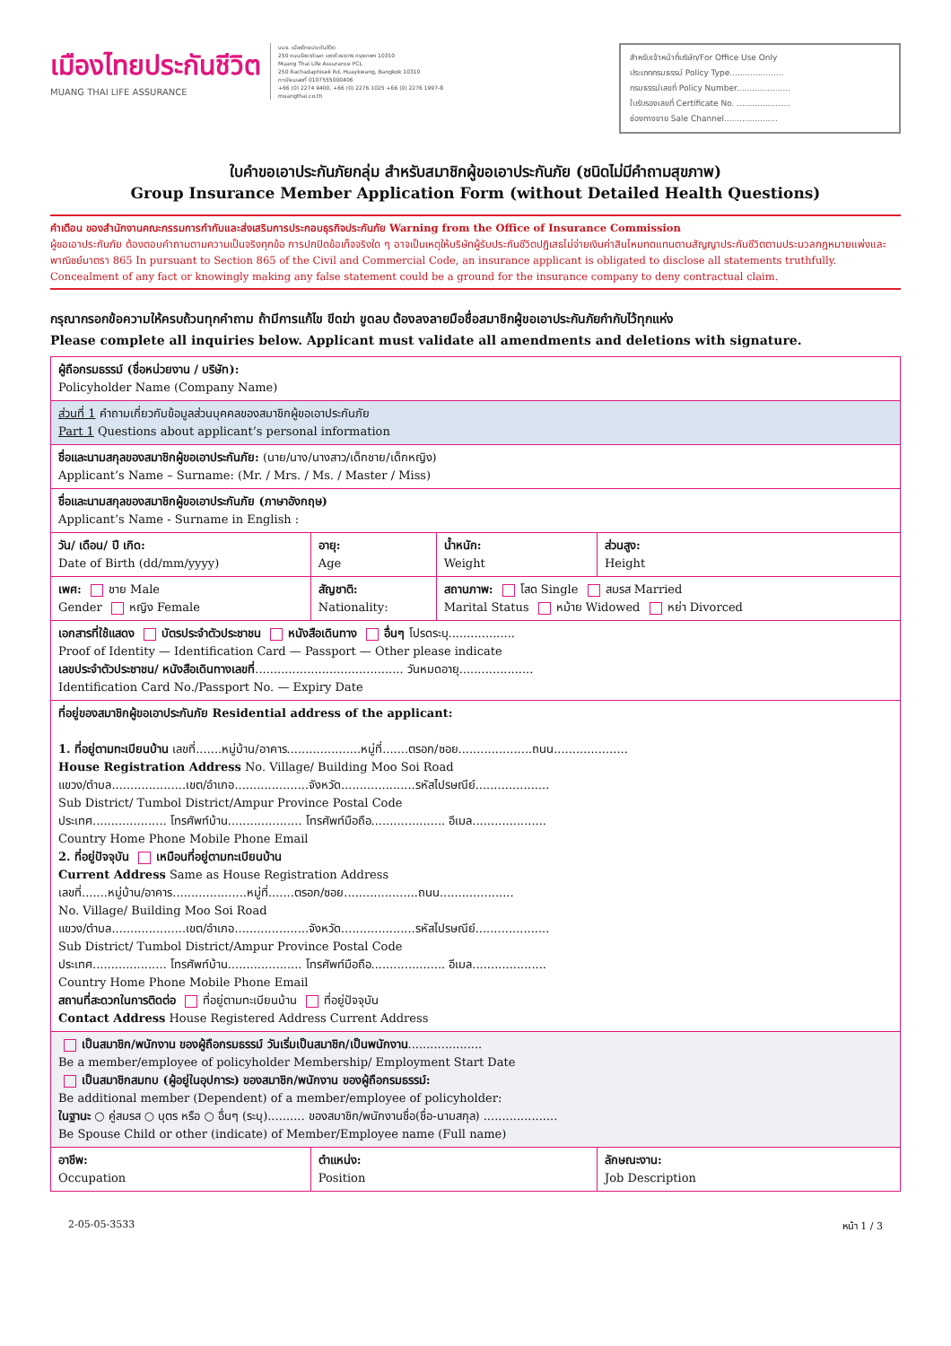เมืองไทยประกันชีวิต
MUANG THAI LIFE ASSURANCE
บมจ. เมืองไทยประกันชีวิต
250 ถนนรัชดาภิเษก เขตห้วยขวาง กรุงเทพฯ 10310
Muang Thai Life Assurance PCL
250 Rachadaphisek Rd. Huaykwang, Bangkok 10310
ทะเบียนเลขที่ 0107555000406
+66 (0) 2274 9400, +66 (0) 2276 1025 +66 (0) 2276 1997-8
muangthai.co.th
สำหรับเจ้าหน้าที่บริษัท/For Office Use Only
ประเภทกรมธรรม์ Policy Type.....................
กรมธรรม์เลขที่ Policy Number.....................
ใบรับรองเลขที่ Certificate No. .....................
ช่องทางขาย Sale Channel.....................
ใบคำขอเอาประกันภัยกลุ่ม สำหรับสมาชิกผู้ขอเอาประกันภัย (ชนิดไม่มีคำถามสุขภาพ)
Group Insurance Member Application Form (without Detailed Health Questions)
คำเตือน ของสำนักงานคณะกรรมการกำกับและส่งเสริมการประกอบธุรกิจประกันภัย Warning from the Office of Insurance Commission
ผู้ขอเอาประกันภัย ต้องตอบคำถามตามความเป็นจริงทุกข้อ การปกปิดข้อเท็จจริงใด ๆ อาจเป็นเหตุให้บริษัทผู้รับประกันชีวิตปฏิเสธไม่จ่ายเงินค่าสินไหมทดแทนตามสัญญาประกันชีวิตตามประมวลกฎหมายแพ่งและพาณิชย์มาตรา 865 In pursuant to Section 865 of the Civil and Commercial Code, an insurance applicant is obligated to disclose all statements truthfully. Concealment of any fact or knowingly making any false statement could be a ground for the insurance company to deny contractual claim.
กรุณากรอกข้อความให้ครบถ้วนทุกคำถาม ถ้ามีการแก้ไข ขีดฆ่า ขูดลบ ต้องลงลายมือชื่อสมาชิกผู้ขอเอาประกันภัยกำกับไว้ทุกแห่ง
Please complete all inquiries below. Applicant must validate all amendments and deletions with signature.
| ผู้ถือกรมธรรม์ (ชื่อหน่วยงาน / บริษัท): Policyholder Name (Company Name) | | | |
| ส่วนที่ 1 คำถามเกี่ยวกับข้อมูลส่วนบุคคลของสมาชิกผู้ขอเอาประกันภัย Part 1 Questions about applicant’s personal information | | | |
| ชื่อและนามสกุลของสมาชิกผู้ขอเอาประกันภัย: (นาย/นาง/นางสาว/เด็กชาย/เด็กหญิง) Applicant’s Name – Surname: (Mr. / Mrs. / Ms. / Master / Miss) | | | |
| ชื่อและนามสกุลของสมาชิกผู้ขอเอาประกันภัย (ภาษาอังกฤษ) Applicant’s Name - Surname in English : | | | |
| วัน/ เดือน/ ปี เกิด: Date of Birth (dd/mm/yyyy) | อายุ: Age | น้ำหนัก: Weight | ส่วนสูง: Height |
| เพศ: ชาย Male Gender หญิง Female | สัญชาติ: Nationality: | สถานภาพ: โสด Single สมรส Married Marital Status หม้าย Widowed หย่า Divorced | |
| เอกสารที่ใช้แสดง บัตรประจำตัวประชาชน หนังสือเดินทาง อื่นๆ โปรดระบุ.................. Proof of Identity — Identification Card — Passport — Other please indicate เลขประจำตัวประชาชน/ หนังสือเดินทางเลขที่ ........................................ วันหมดอายุ.................... Identification Card No./Passport No. — Expiry Date | | | |
| ที่อยู่ของสมาชิกผู้ขอเอาประกันภัย Residential address of the applicant: 1. ที่อยู่ตามทะเบียนบ้าน เลขที่.......หมู่บ้าน/อาคาร....................หมู่ที่.......ตรอก/ซอย....................ถนน.................... House Registration Address No. Village/ Building Moo Soi Road แขวง/ตำบล....................เขต/อำเภอ....................จังหวัด....................รหัสไปรษณีย์.................... Sub District/ Tumbol District/Ampur Province Postal Code ประเทศ.................... โทรศัพท์บ้าน.................... โทรศัพท์มือถือ.................... อีเมล.................... Country Home Phone Mobile Phone Email 2. ที่อยู่ปัจจุบัน เหมือนที่อยู่ตามทะเบียนบ้าน Current Address Same as House Registration Address เลขที่.......หมู่บ้าน/อาคาร....................หมู่ที่.......ตรอก/ซอย....................ถนน.................... No. Village/ Building Moo Soi Road แขวง/ตำบล....................เขต/อำเภอ....................จังหวัด....................รหัสไปรษณีย์.................... Sub District/ Tumbol District/Ampur Province Postal Code ประเทศ.................... โทรศัพท์บ้าน.................... โทรศัพท์มือถือ.................... อีเมล.................... Country Home Phone Mobile Phone Email สถานที่สะดวกในการติดต่อ ที่อยู่ตามทะเบียนบ้าน ที่อยู่ปัจจุบัน Contact Address House Registered Address Current Address | | | |
| เป็นสมาชิก/พนักงาน ของผู้ถือกรมธรรม์ วันเริ่มเป็นสมาชิก/เป็นพนักงาน .................... Be a member/employee of policyholder Membership/ Employment Start Date เป็นสมาชิกสมทบ (ผู้อยู่ในอุปการะ) ของสมาชิก/พนักงาน ของผู้ถือกรมธรรม์: Be additional member (Dependent) of a member/employee of policyholder: ในฐานะ ○ คู่สมรส ○ บุตร หรือ ○ อื่นๆ (ระบุ).......... ของสมาชิก/พนักงานชื่อ(ชื่อ-นามสกุล) .................... Be Spouse Child or other (indicate) of Member/Employee name (Full name) | | | |
| อาชีพ: Occupation | ตำแหน่ง: Position | | ลักษณะงาน: Job Description |
2-05-05-3533 หน้า 1 / 3